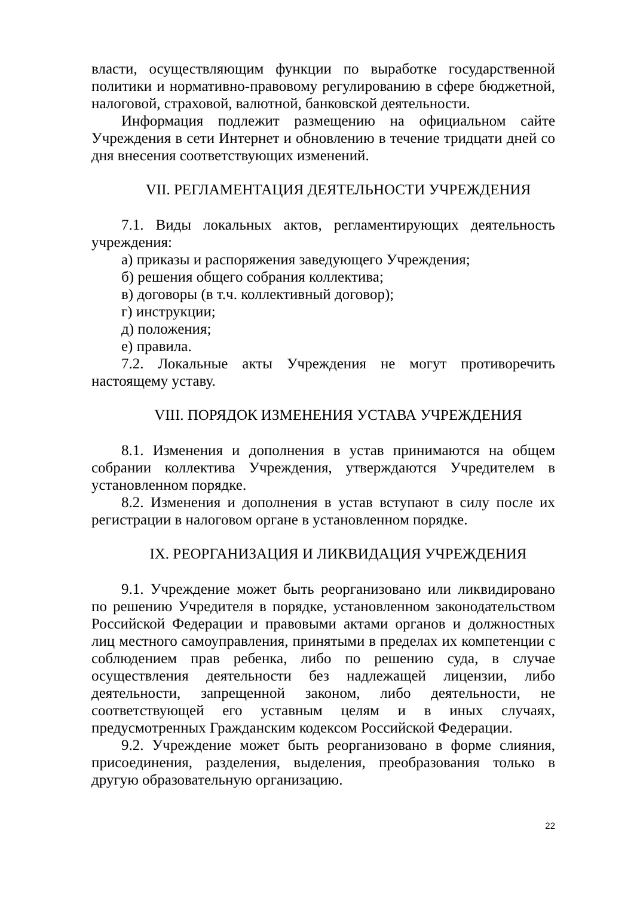власти, осуществляющим функции по выработке государственной политики и нормативно-правовому регулированию в сфере бюджетной, налоговой, страховой, валютной, банковской деятельности.
Информация подлежит размещению на официальном сайте Учреждения в сети Интернет и обновлению в течение тридцати дней со дня внесения соответствующих изменений.
VII. РЕГЛАМЕНТАЦИЯ ДЕЯТЕЛЬНОСТИ УЧРЕЖДЕНИЯ
7.1. Виды локальных актов, регламентирующих деятельность учреждения:
а) приказы и распоряжения заведующего Учреждения;
б) решения общего собрания коллектива;
в) договоры (в т.ч. коллективный договор);
г) инструкции;
д) положения;
е) правила.
7.2. Локальные акты Учреждения не могут противоречить настоящему уставу.
VIII. ПОРЯДОК ИЗМЕНЕНИЯ УСТАВА УЧРЕЖДЕНИЯ
8.1. Изменения и дополнения в устав принимаются на общем собрании коллектива Учреждения, утверждаются Учредителем в установленном порядке.
8.2. Изменения и дополнения в устав вступают в силу после их регистрации в налоговом органе в установленном порядке.
IX. РЕОРГАНИЗАЦИЯ И ЛИКВИДАЦИЯ УЧРЕЖДЕНИЯ
9.1. Учреждение может быть реорганизовано или ликвидировано по решению Учредителя в порядке, установленном законодательством Российской Федерации и правовыми актами органов и должностных лиц местного самоуправления, принятыми в пределах их компетенции с соблюдением прав ребенка, либо по решению суда, в случае осуществления деятельности без надлежащей лицензии, либо деятельности, запрещенной законом, либо деятельности, не соответствующей его уставным целям и в иных случаях, предусмотренных Гражданским кодексом Российской Федерации.
9.2. Учреждение может быть реорганизовано в форме слияния, присоединения, разделения, выделения, преобразования только в другую образовательную организацию.
22